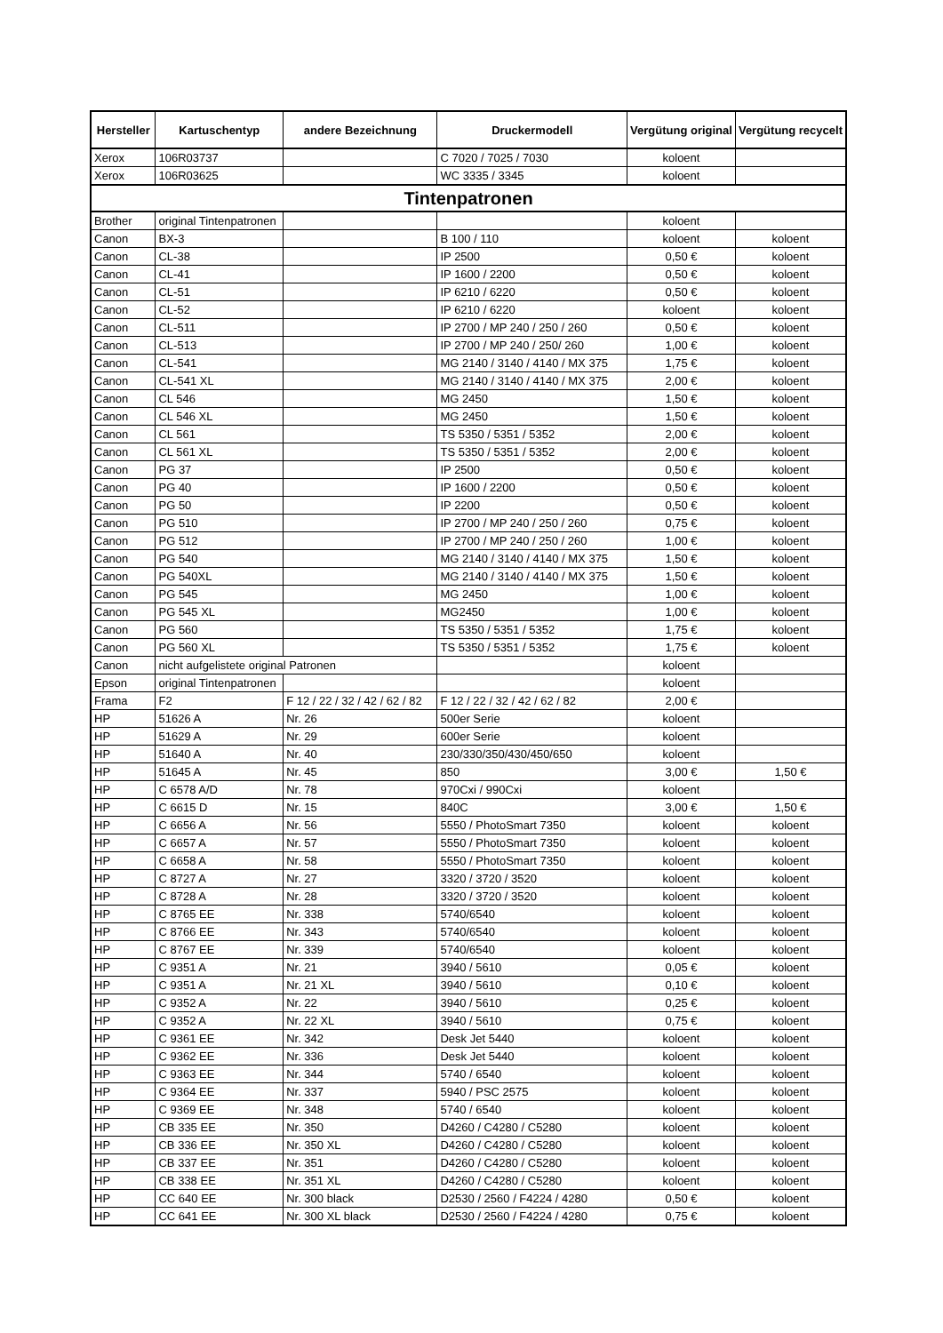| Hersteller | Kartuschentyp | andere Bezeichnung | Druckermodell | Vergütung original | Vergütung recycelt |
| --- | --- | --- | --- | --- | --- |
| Xerox | 106R03737 | | C 7020 / 7025 / 7030 | koloent | |
| Xerox | 106R03625 | | WC 3335 / 3345 | koloent | |
| Tintenpatronen | | | | | |
| Brother | original Tintenpatronen | | | koloent | |
| Canon | BX-3 | | B 100 / 110 | koloent | koloent |
| Canon | CL-38 | | IP 2500 | 0,50 € | koloent |
| Canon | CL-41 | | IP 1600 / 2200 | 0,50 € | koloent |
| Canon | CL-51 | | IP 6210 / 6220 | 0,50 € | koloent |
| Canon | CL-52 | | IP 6210 / 6220 | koloent | koloent |
| Canon | CL-511 | | IP 2700 / MP 240 / 250 / 260 | 0,50 € | koloent |
| Canon | CL-513 | | IP 2700 / MP 240 / 250/ 260 | 1,00 € | koloent |
| Canon | CL-541 | | MG 2140 / 3140 / 4140 / MX 375 | 1,75 € | koloent |
| Canon | CL-541 XL | | MG 2140 / 3140 / 4140 / MX 375 | 2,00 € | koloent |
| Canon | CL 546 | | MG 2450 | 1,50 € | koloent |
| Canon | CL 546 XL | | MG 2450 | 1,50 € | koloent |
| Canon | CL 561 | | TS 5350 / 5351 / 5352 | 2,00 € | koloent |
| Canon | CL 561 XL | | TS 5350 / 5351 / 5352 | 2,00 € | koloent |
| Canon | PG 37 | | IP 2500 | 0,50 € | koloent |
| Canon | PG 40 | | IP 1600 / 2200 | 0,50 € | koloent |
| Canon | PG 50 | | IP 2200 | 0,50 € | koloent |
| Canon | PG 510 | | IP 2700 / MP 240 / 250 / 260 | 0,75 € | koloent |
| Canon | PG 512 | | IP 2700 / MP 240 / 250 / 260 | 1,00 € | koloent |
| Canon | PG 540 | | MG 2140 / 3140 / 4140 / MX 375 | 1,50 € | koloent |
| Canon | PG 540XL | | MG 2140 / 3140 / 4140 / MX 375 | 1,50 € | koloent |
| Canon | PG 545 | | MG 2450 | 1,00 € | koloent |
| Canon | PG 545 XL | | MG2450 | 1,00 € | koloent |
| Canon | PG 560 | | TS 5350 / 5351 / 5352 | 1,75 € | koloent |
| Canon | PG 560 XL | | TS 5350 / 5351 / 5352 | 1,75 € | koloent |
| Canon | nicht aufgelistete original Patronen | | | koloent | |
| Epson | original Tintenpatronen | | | koloent | |
| Frama | F2 | F 12 / 22 / 32 / 42 / 62 / 82 | F 12 / 22 / 32 / 42 / 62 / 82 | 2,00 € | |
| HP | 51626 A | Nr. 26 | 500er Serie | koloent | |
| HP | 51629 A | Nr. 29 | 600er Serie | koloent | |
| HP | 51640 A | Nr. 40 | 230/330/350/430/450/650 | koloent | |
| HP | 51645 A | Nr. 45 | 850 | 3,00 € | 1,50 € |
| HP | C 6578 A/D | Nr. 78 | 970Cxi / 990Cxi | koloent | |
| HP | C 6615 D | Nr. 15 | 840C | 3,00 € | 1,50 € |
| HP | C 6656 A | Nr. 56 | 5550 / PhotoSmart 7350 | koloent | koloent |
| HP | C 6657 A | Nr. 57 | 5550 / PhotoSmart 7350 | koloent | koloent |
| HP | C 6658 A | Nr. 58 | 5550 / PhotoSmart 7350 | koloent | koloent |
| HP | C 8727 A | Nr. 27 | 3320 / 3720 / 3520 | koloent | koloent |
| HP | C 8728 A | Nr. 28 | 3320 / 3720 / 3520 | koloent | koloent |
| HP | C 8765 EE | Nr. 338 | 5740/6540 | koloent | koloent |
| HP | C 8766 EE | Nr. 343 | 5740/6540 | koloent | koloent |
| HP | C 8767 EE | Nr. 339 | 5740/6540 | koloent | koloent |
| HP | C 9351 A | Nr. 21 | 3940 / 5610 | 0,05 € | koloent |
| HP | C 9351 A | Nr. 21 XL | 3940 / 5610 | 0,10 € | koloent |
| HP | C 9352 A | Nr. 22 | 3940 / 5610 | 0,25 € | koloent |
| HP | C 9352 A | Nr. 22 XL | 3940 / 5610 | 0,75 € | koloent |
| HP | C 9361 EE | Nr. 342 | Desk Jet 5440 | koloent | koloent |
| HP | C 9362 EE | Nr. 336 | Desk Jet 5440 | koloent | koloent |
| HP | C 9363 EE | Nr. 344 | 5740 / 6540 | koloent | koloent |
| HP | C 9364 EE | Nr. 337 | 5940 / PSC 2575 | koloent | koloent |
| HP | C 9369 EE | Nr. 348 | 5740 / 6540 | koloent | koloent |
| HP | CB 335 EE | Nr. 350 | D4260 / C4280 / C5280 | koloent | koloent |
| HP | CB 336 EE | Nr. 350 XL | D4260 / C4280 / C5280 | koloent | koloent |
| HP | CB 337 EE | Nr. 351 | D4260 / C4280 / C5280 | koloent | koloent |
| HP | CB 338 EE | Nr. 351 XL | D4260 / C4280 / C5280 | koloent | koloent |
| HP | CC 640 EE | Nr. 300 black | D2530 / 2560 / F4224 / 4280 | 0,50 € | koloent |
| HP | CC 641 EE | Nr. 300 XL black | D2530 / 2560 / F4224 / 4280 | 0,75 € | koloent |